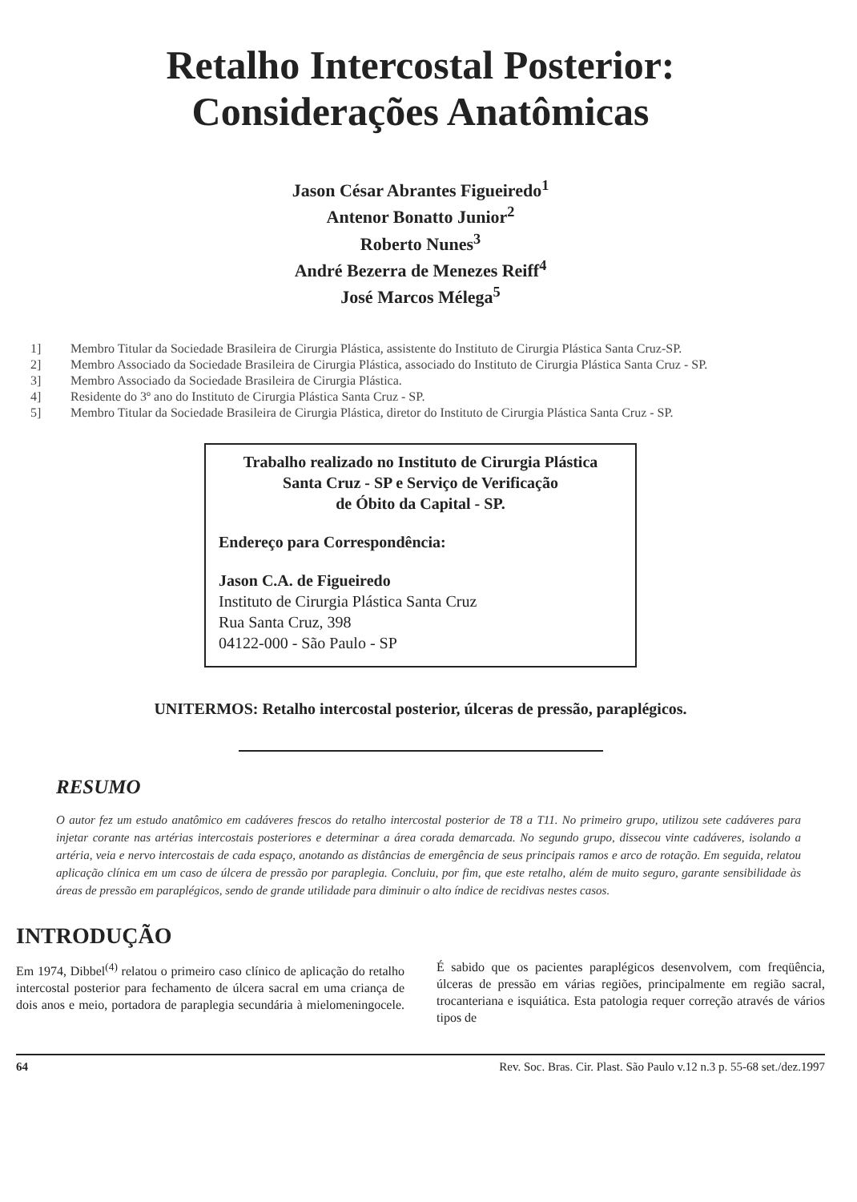Retalho Intercostal Posterior:
Considerações Anatômicas
Jason César Abrantes Figueiredo<sup>1</sup>
Antenor Bonatto Junior<sup>2</sup>
Roberto Nunes<sup>3</sup>
André Bezerra de Menezes Reiff<sup>4</sup>
José Marcos Mélega<sup>5</sup>
1] Membro Titular da Sociedade Brasileira de Cirurgia Plástica, assistente do Instituto de Cirurgia Plástica Santa Cruz-SP.
2] Membro Associado da Sociedade Brasileira de Cirurgia Plástica, associado do Instituto de Cirurgia Plástica Santa Cruz - SP.
3] Membro Associado da Sociedade Brasileira de Cirurgia Plástica.
4] Residente do 3º ano do Instituto de Cirurgia Plástica Santa Cruz - SP.
5] Membro Titular da Sociedade Brasileira de Cirurgia Plástica, diretor do Instituto de Cirurgia Plástica Santa Cruz - SP.
Trabalho realizado no Instituto de Cirurgia Plástica
Santa Cruz - SP e Serviço de Verificação
de Óbito da Capital - SP.
Endereço para Correspondência:
Jason C.A. de Figueiredo
Instituto de Cirurgia Plástica Santa Cruz
Rua Santa Cruz, 398
04122-000 - São Paulo - SP
UNITERMOS: Retalho intercostal posterior, úlceras de pressão, paraplégicos.
RESUMO
O autor fez um estudo anatômico em cadáveres frescos do retalho intercostal posterior de T8 a T11. No primeiro grupo, utilizou sete cadáveres para injetar corante nas artérias intercostais posteriores e determinar a área corada demarcada. No segundo grupo, dissecou vinte cadáveres, isolando a artéria, veia e nervo intercostais de cada espaço, anotando as distâncias de emergência de seus principais ramos e arco de rotação. Em seguida, relatou aplicação clínica em um caso de úlcera de pressão por paraplegia. Concluiu, por fim, que este retalho, além de muito seguro, garante sensibilidade às áreas de pressão em paraplégicos, sendo de grande utilidade para diminuir o alto índice de recidivas nestes casos.
INTRODUÇÃO
Em 1974, Dibbel<sup>(4)</sup> relatou o primeiro caso clínico de aplicação do retalho intercostal posterior para fechamento de úlcera sacral em uma criança de dois anos e meio, portadora de paraplegia secundária à mielomeningocele. É sabido que os pacientes paraplégicos desenvolvem, com freqüência, úlceras de pressão em várias regiões, principalmente em região sacral, trocanteriana e isquiática. Esta patologia requer correção através de vários tipos de
64 Rev. Soc. Bras. Cir. Plast. São Paulo v.12 n.3 p. 55-68 set./dez.1997